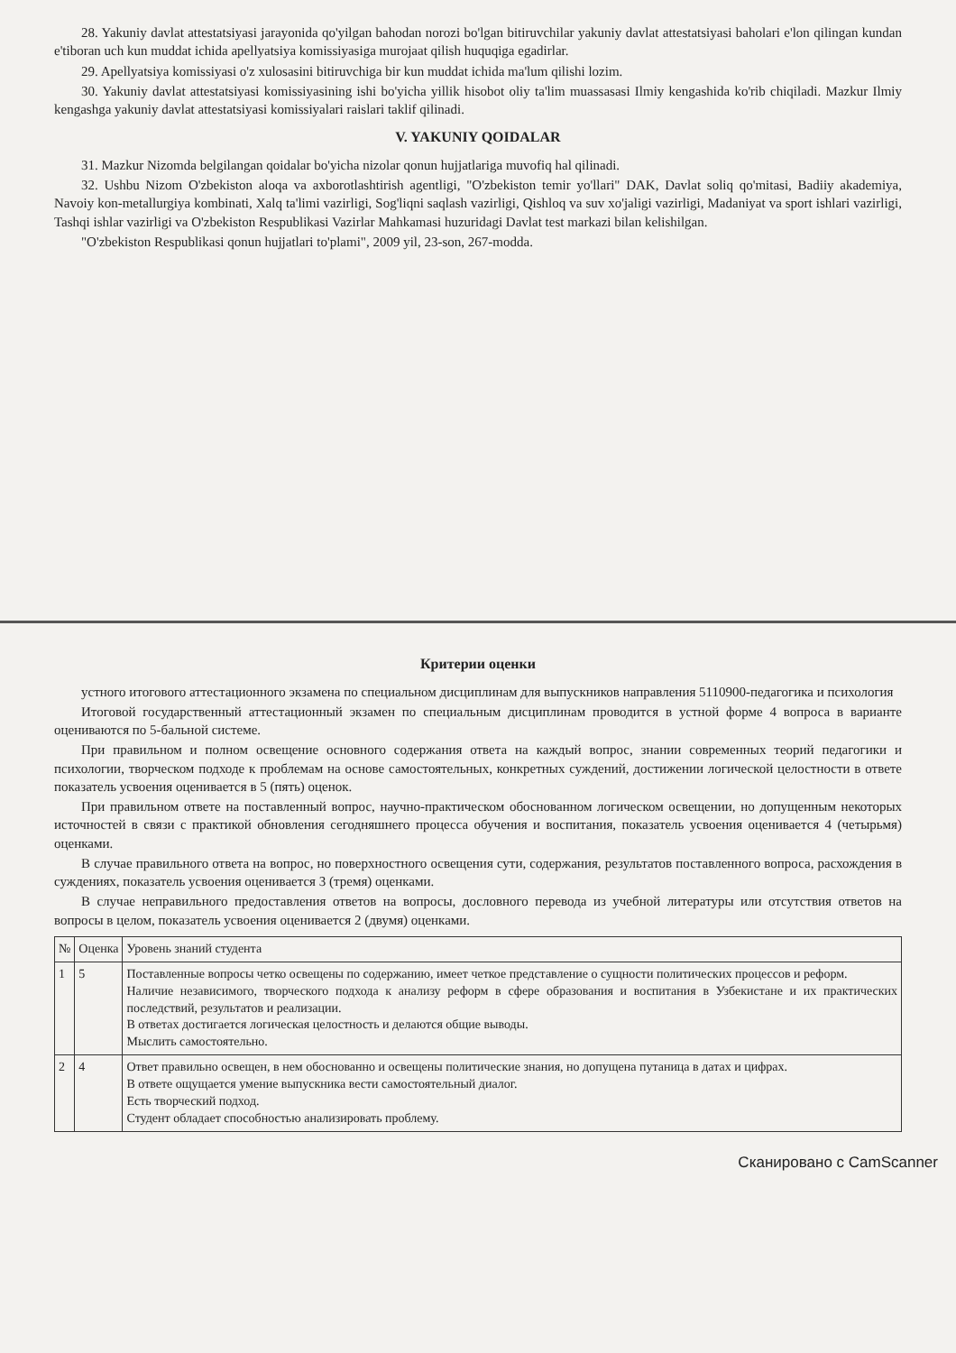28. Yakuniy davlat attestatsiyasi jarayonida qo'yilgan bahodan norozi bo'lgan bitiruvchilar yakuniy davlat attestatsiyasi baholari e'lon qilingan kundan e'tiboran uch kun muddat ichida apellyatsiya komissiyasiga murojaat qilish huquqiga egadirlar.
29. Apellyatsiya komissiyasi o'z xulosasini bitiruvchiga bir kun muddat ichida ma'lum qilishi lozim.
30. Yakuniy davlat attestatsiyasi komissiyasining ishi bo'yicha yillik hisobot oliy ta'lim muassasasi Ilmiy kengashida ko'rib chiqiladi. Mazkur Ilmiy kengashga yakuniy davlat attestatsiyasi komissiyalari raislari taklif qilinadi.
V. YAKUNIY QOIDALAR
31. Mazkur Nizomda belgilangan qoidalar bo'yicha nizolar qonun hujjatlariga muvofiq hal qilinadi.
32. Ushbu Nizom O'zbekiston aloqa va axborotlashtirish agentligi, "O'zbekiston temir yo'llari" DAK, Davlat soliq qo'mitasi, Badiiy akademiya, Navoiy kon-metallurgiya kombinati, Xalq ta'limi vazirligi, Sog'liqni saqlash vazirligi, Qishloq va suv xo'jaligi vazirligi, Madaniyat va sport ishlari vazirligi, Tashqi ishlar vazirligi va O'zbekiston Respublikasi Vazirlar Mahkamasi huzuridagi Davlat test markazi bilan kelishilgan.
"O'zbekiston Respublikasi qonun hujjatlari to'plami", 2009 yil, 23-son, 267-modda.
Критерии оценки
устного итогового аттестационного экзамена по специальном дисциплинам для выпускников направления 5110900-педагогика и психология
Итоговой государственный аттестационный экзамен по специальным дисциплинам проводится в устной форме 4 вопроса в варианте оцениваются по 5-бальной системе.
При правильном и полном освещение основного содержания ответа на каждый вопрос, знании современных теорий педагогики и психологии, творческом подходе к проблемам на основе самостоятельных, конкретных суждений, достижении логической целостности в ответе показатель усвоения оценивается в 5 (пять) оценок.
При правильном ответе на поставленный вопрос, научно-практическом обоснованном логическом освещении, но допущенным некоторых источностей в связи с практикой обновления сегодняшнего процесса обучения и воспитания, показатель усвоения оценивается 4 (четырьмя) оценками.
В случае правильного ответа на вопрос, но поверхностного освещения сути, содержания, результатов поставленного вопроса, расхождения в суждениях, показатель усвоения оценивается 3 (тремя) оценками.
В случае неправильного предоставления ответов на вопросы, дословного перевода из учебной литературы или отсутствия ответов на вопросы в целом, показатель усвоения оценивается 2 (двумя) оценками.
| № | Оценка | Уровень знаний студента |
| --- | --- | --- |
| 1 | 5 | Поставленные вопросы четко освещены по содержанию, имеет четкое представление о сущности политических процессов и реформ. Наличие независимого, творческого подхода к анализу реформ в сфере образования и воспитания в Узбекистане и их практических последствий, результатов и реализации. В ответах достигается логическая целостность и делаются общие выводы. Мыслить самостоятельно. |
| 2 | 4 | Ответ правильно освещен, в нем обоснованно и освещены политические знания, но допущена путаница в датах и цифрах. В ответе ощущается умение выпускника вести самостоятельный диалог. Есть творческий подход. Студент обладает способностью анализировать проблему. |
Сканировано с CamScanner